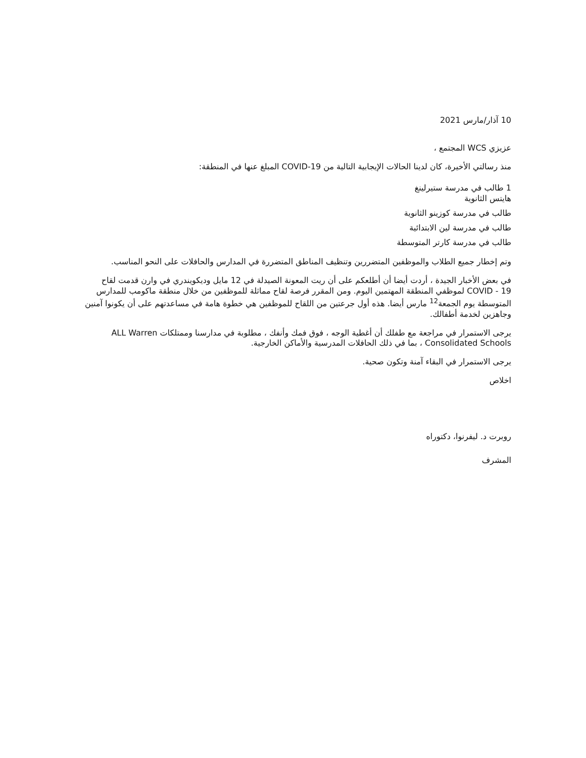10 آذار/مارس 2021
عزيزي WCS المجتمع ،
منذ رسالتي الأخيرة، كان لدينا الحالات الإيجابية التالية من COVID-19 المبلغ عنها في المنطقة:
1 طالب في مدرسة ستيرلينغ هايتس الثانوية
طالب في مدرسة كوزينو الثانوية
طالب في مدرسة لين الابتدائية
طالب في مدرسة كارتر المتوسطة
وتم إخطار جميع الطلاب والموظفين المتضررين وتنظيف المناطق المتضررة في المدارس والحافلات على النحو المناسب.
في بعض الأخبار الجيدة ، أردت أيضا أن أطلعكم على أن ريت المعونة الصيدلة في 12 مايل وديكويندري في وارن قدمت لقاح COVID - 19 لموظفي المنطقة المهتمين اليوم. ومن المقرر فرصة لقاح مماثلة للموظفين من خلال منطقة ماكومب للمدارس المتوسطة يوم الجمعة<sup>12</sup> مارس أيضا. هذه أول جرعتين من اللقاح للموظفين هي خطوة هامة في مساعدتهم على أن يكونوا آمنين وجاهزين لخدمة أطفالك.
يرجى الاستمرار في مراجعة مع طفلك أن أغطية الوجه ، فوق فمك وأنفك ، مطلوبة في مدارسنا وممتلكات ALL Warren Consolidated Schools ، بما في ذلك الحافلات المدرسية والأماكن الخارجية.
يرجى الاستمرار في البقاء آمنة وتكون صحية.
اخلاص
روبرت د. ليفرنوا، دكتوراه
المشرف